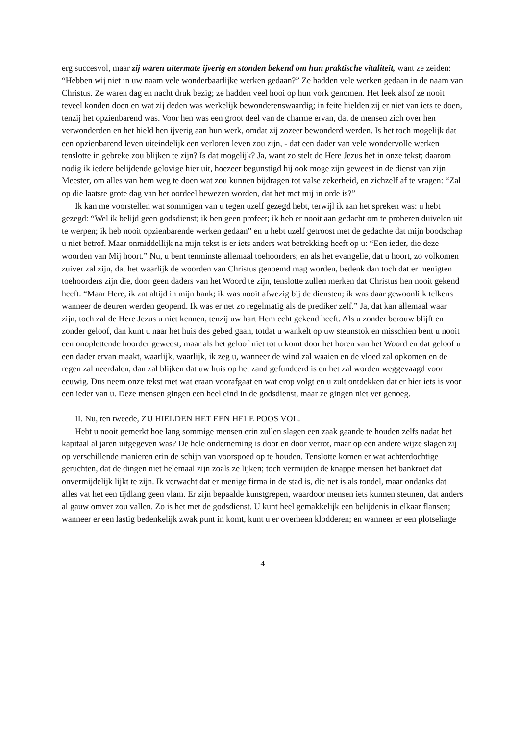erg succesvol, maar zij waren uitermate ijverig en stonden bekend om hun praktische vitaliteit, want ze zeiden: “Hebben wij niet in uw naam vele wonderbaarlijke werken gedaan?” Ze hadden vele werken gedaan in de naam van Christus. Ze waren dag en nacht druk bezig; ze hadden veel hooi op hun vork genomen. Het leek alsof ze nooit teveel konden doen en wat zij deden was werkelijk bewonderenswaardig; in feite hielden zij er niet van iets te doen, tenzij het opzienbarend was. Voor hen was een groot deel van de charme ervan, dat de mensen zich over hen verwonderden en het hield hen ijverig aan hun werk, omdat zij zozeer bewonderd werden. Is het toch mogelijk dat een opzienbarend leven uiteindelijk een verloren leven zou zijn, - dat een dader van vele wondervolle werken tenslotte in gebreke zou blijken te zijn? Is dat mogelijk? Ja, want zo stelt de Here Jezus het in onze tekst; daarom nodig ik iedere belijdende gelovige hier uit, hoezeer begunstigd hij ook moge zijn geweest in de dienst van zijn Meester, om alles van hem weg te doen wat zou kunnen bijdragen tot valse zekerheid, en zichzelf af te vragen: “Zal op die laatste grote dag van het oordeel bewezen worden, dat het met mij in orde is?”
Ik kan me voorstellen wat sommigen van u tegen uzelf gezegd hebt, terwijl ik aan het spreken was: u hebt gezegd: “Wel ik belijd geen godsdienst; ik ben geen profeet; ik heb er nooit aan gedacht om te proberen duivelen uit te werpen; ik heb nooit opzienbarende werken gedaan” en u hebt uzelf getroost met de gedachte dat mijn boodschap u niet betrof. Maar onmiddellijk na mijn tekst is er iets anders wat betrekking heeft op u: “Een ieder, die deze woorden van Mij hoort.” Nu, u bent tenminste allemaal toehoorders; en als het evangelie, dat u hoort, zo volkomen zuiver zal zijn, dat het waarlijk de woorden van Christus genoemd mag worden, bedenk dan toch dat er menigten toehoorders zijn die, door geen daders van het Woord te zijn, tenslotte zullen merken dat Christus hen nooit gekend heeft. “Maar Here, ik zat altijd in mijn bank; ik was nooit afwezig bij de diensten; ik was daar gewoonlijk telkens wanneer de deuren werden geopend. Ik was er net zo regelmatig als de prediker zelf.” Ja, dat kan allemaal waar zijn, toch zal de Here Jezus u niet kennen, tenzij uw hart Hem echt gekend heeft. Als u zonder berouw blijft en zonder geloof, dan kunt u naar het huis des gebed gaan, totdat u wankelt op uw steunstok en misschien bent u nooit een onoplettende hoorder geweest, maar als het geloof niet tot u komt door het horen van het Woord en dat geloof u een dader ervan maakt, waarlijk, waarlijk, ik zeg u, wanneer de wind zal waaien en de vloed zal opkomen en de regen zal neerdalen, dan zal blijken dat uw huis op het zand gefundeerd is en het zal worden weggevaagd voor eeuwig. Dus neem onze tekst met wat eraan voorafgaat en wat erop volgt en u zult ontdekken dat er hier iets is voor een ieder van u. Deze mensen gingen een heel eind in de godsdienst, maar ze gingen niet ver genoeg.
II. Nu, ten tweede, ZIJ HIELDEN HET EEN HELE POOS VOL.
Hebt u nooit gemerkt hoe lang sommige mensen erin zullen slagen een zaak gaande te houden zelfs nadat het kapitaal al jaren uitgegeven was? De hele onderneming is door en door verrot, maar op een andere wijze slagen zij op verschillende manieren erin de schijn van voorspoed op te houden. Tenslotte komen er wat achterdochtige geruchten, dat de dingen niet helemaal zijn zoals ze lijken; toch vermijden de knappe mensen het bankroet dat onvermijdelijk lijkt te zijn. Ik verwacht dat er menige firma in de stad is, die net is als tondel, maar ondanks dat alles vat het een tijdlang geen vlam. Er zijn bepaalde kunstgrepen, waardoor mensen iets kunnen steunen, dat anders al gauw omver zou vallen. Zo is het met de godsdienst. U kunt heel gemakkelijk een belijdenis in elkaar flansen; wanneer er een lastig bedenkelijk zwak punt in komt, kunt u er overheen klodderen; en wanneer er een plotselinge
4